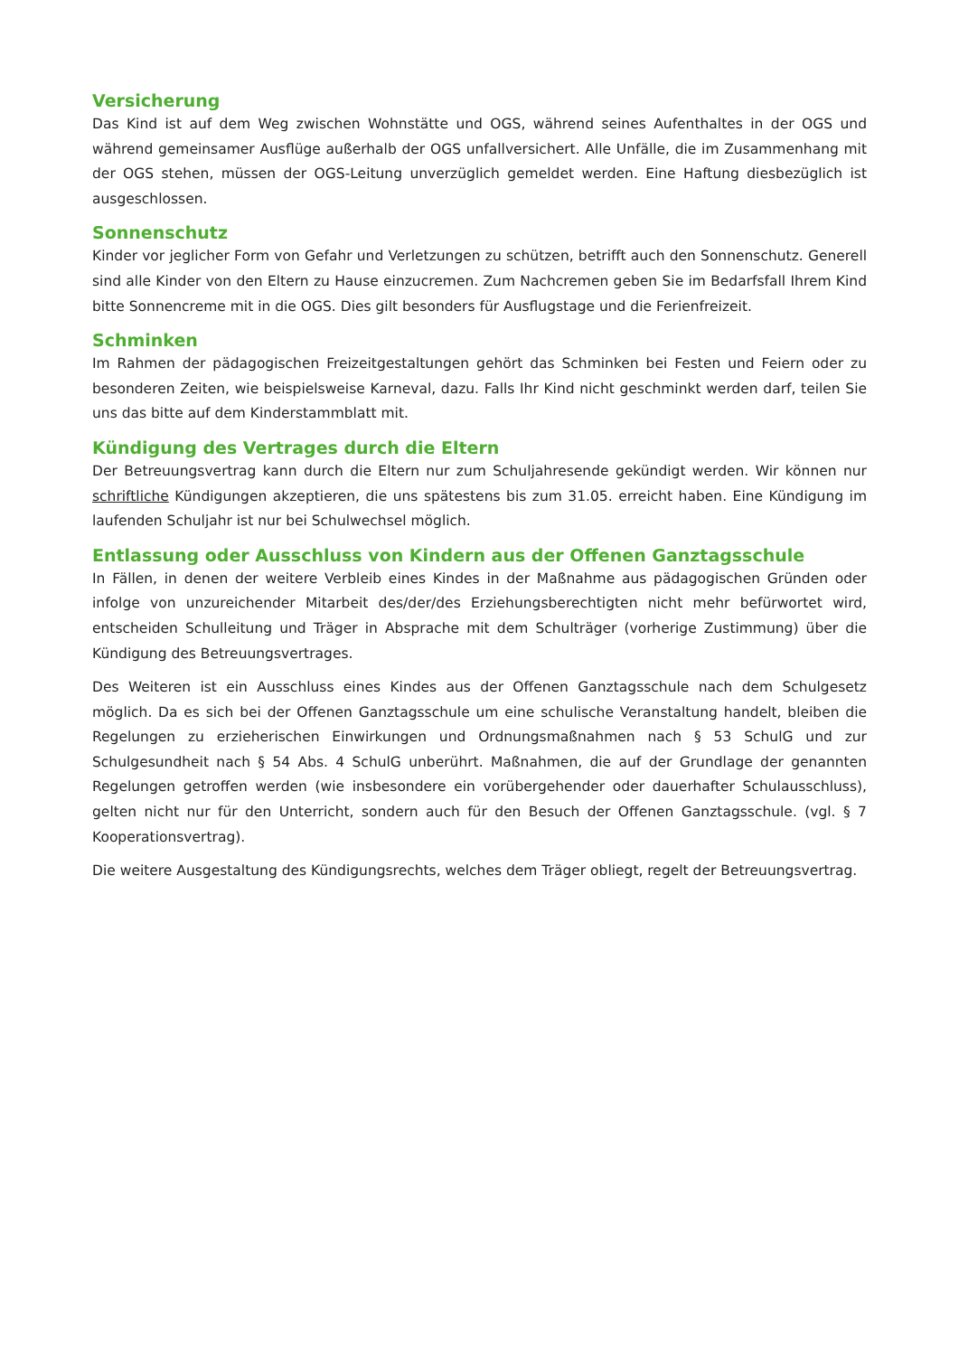Versicherung
Das Kind ist auf dem Weg zwischen Wohnstätte und OGS, während seines Aufenthaltes in der OGS und während gemeinsamer Ausflüge außerhalb der OGS unfallversichert. Alle Unfälle, die im Zusammenhang mit der OGS stehen, müssen der OGS-Leitung unverzüglich gemeldet werden. Eine Haftung diesbezüglich ist ausgeschlossen.
Sonnenschutz
Kinder vor jeglicher Form von Gefahr und Verletzungen zu schützen, betrifft auch den Sonnenschutz. Generell sind alle Kinder von den Eltern zu Hause einzucremen. Zum Nachcremen geben Sie im Bedarfsfall Ihrem Kind bitte Sonnencreme mit in die OGS. Dies gilt besonders für Ausflugstage und die Ferienfreizeit.
Schminken
Im Rahmen der pädagogischen Freizeitgestaltungen gehört das Schminken bei Festen und Feiern oder zu besonderen Zeiten, wie beispielsweise Karneval, dazu. Falls Ihr Kind nicht geschminkt werden darf, teilen Sie uns das bitte auf dem Kinderstammblatt mit.
Kündigung des Vertrages durch die Eltern
Der Betreuungsvertrag kann durch die Eltern nur zum Schuljahresende gekündigt werden. Wir können nur schriftliche Kündigungen akzeptieren, die uns spätestens bis zum 31.05. erreicht haben. Eine Kündigung im laufenden Schuljahr ist nur bei Schulwechsel möglich.
Entlassung oder Ausschluss von Kindern aus der Offenen Ganztagsschule
In Fällen, in denen der weitere Verbleib eines Kindes in der Maßnahme aus pädagogischen Gründen oder infolge von unzureichender Mitarbeit des/der/des Erziehungsberechtigten nicht mehr befürwortet wird, entscheiden Schulleitung und Träger in Absprache mit dem Schulträger (vorherige Zustimmung) über die Kündigung des Betreuungsvertrages.
Des Weiteren ist ein Ausschluss eines Kindes aus der Offenen Ganztagsschule nach dem Schulgesetz möglich. Da es sich bei der Offenen Ganztagsschule um eine schulische Veranstaltung handelt, bleiben die Regelungen zu erzieherischen Einwirkungen und Ordnungsmaßnahmen nach § 53 SchulG und zur Schulgesundheit nach § 54 Abs. 4 SchulG unberührt. Maßnahmen, die auf der Grundlage der genannten Regelungen getroffen werden (wie insbesondere ein vorübergehender oder dauerhafter Schulausschluss), gelten nicht nur für den Unterricht, sondern auch für den Besuch der Offenen Ganztagsschule. (vgl. § 7 Kooperationsvertrag).
Die weitere Ausgestaltung des Kündigungsrechts, welches dem Träger obliegt, regelt der Betreuungsvertrag.